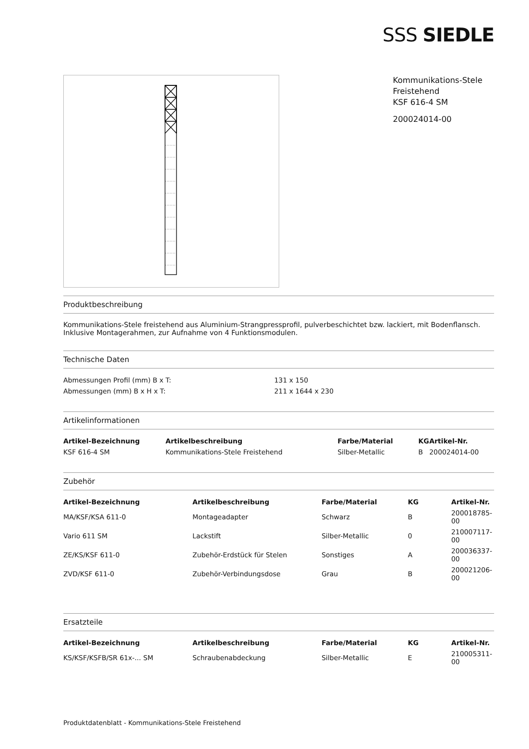SSS SIEDLE
Kommunikations-Stele
Freistehend
KSF 616-4 SM
200024014-00
Produktbeschreibung
Kommunikations-Stele freistehend aus Aluminium-Strangpressprofil, pulverbeschichtet bzw. lackiert, mit Bodenflansch. Inklusive Montagerahmen, zur Aufnahme von 4 Funktionsmodulen.
Technische Daten
| Abmessungen Profil (mm) B x T: | 131 x 150 |
| Abmessungen (mm) B x H x T: | 211 x 1644 x 230 |
Artikelinformationen
| Artikel-Bezeichnung | Artikelbeschreibung | Farbe/Material | KG | Artikel-Nr. |
| --- | --- | --- | --- | --- |
| KSF 616-4 SM | Kommunikations-Stele Freistehend | Silber-Metallic | B | 200024014-00 |
Zubehör
| Artikel-Bezeichnung | Artikelbeschreibung | Farbe/Material | KG | Artikel-Nr. |
| --- | --- | --- | --- | --- |
| MA/KSF/KSA 611-0 | Montageadapter | Schwarz | B | 200018785-00 |
| Vario 611 SM | Lackstift | Silber-Metallic | 0 | 210007117-00 |
| ZE/KS/KSF 611-0 | Zubehör-Erdstück für Stelen | Sonstiges | A | 200036337-00 |
| ZVD/KSF 611-0 | Zubehör-Verbindungsdose | Grau | B | 200021206-00 |
Ersatzteile
| Artikel-Bezeichnung | Artikelbeschreibung | Farbe/Material | KG | Artikel-Nr. |
| --- | --- | --- | --- | --- |
| KS/KSF/KSFB/SR 61x-... SM | Schraubenabdeckung | Silber-Metallic | E | 210005311-00 |
Produktdatenblatt - Kommunikations-Stele Freistehend